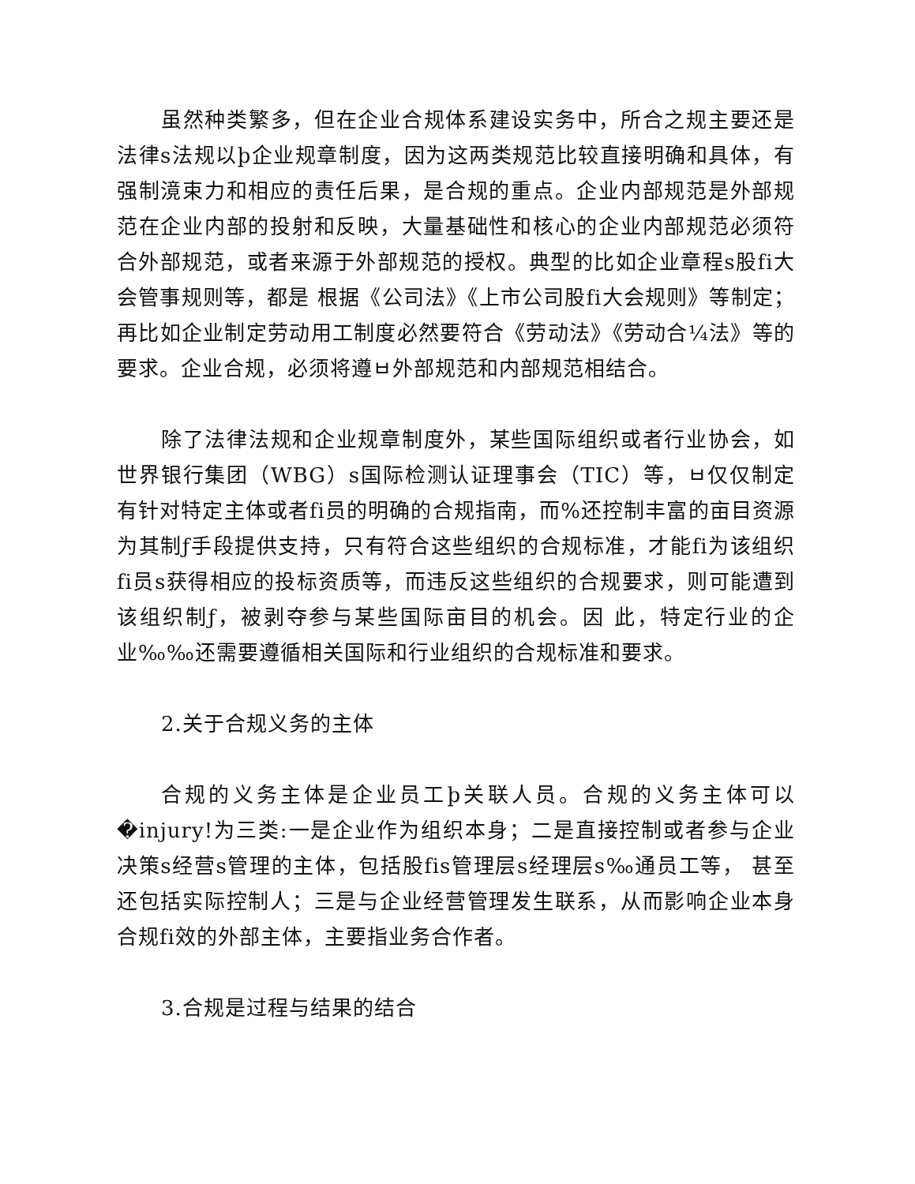虽然种类繁多，但在企业合规体系建设实务中，所合之规主要还是法律s法规以þ企业规章制度，因为这两类规范比较直接明确和具体，有强制滰束力和相应的责任后果，是合规的重点。企业内部规范是外部规范在企业内部的投射和反映，大量基础性和核心的企业内部规范必须符合外部规范，或者来源于外部规范的授权。典型的比如企业章程s股fi大会管事规则等，都是 根据《公司法》《上市公司股fi大会规则》等制定；再比如企业制定劳动用工制度必然要符合《劳动法》《劳动合¼法》等的要求。企业合规，必须将遵ㅂ外部规范和内部规范相结合。
除了法律法规和企业规章制度外，某些国际组织或者行业协会，如世界银行集团（WBG）s国际检测认证理事会（TIC）等，ㅂ仅仅制定有针对特定主体或者fi员的明确的合规指南，而%还控制丰富的亩目资源为其制ƒ手段提供支持，只有符合这些组织的合规标准，才能fi为该组织fi员s获得相应的投标资质等，而违反这些组织的合规要求，则可能遭到该组织制ƒ，被剥夺参与某些国际亩目的机会。因 此，特定行业的企业‰‰还需要遵循相关国际和行业组织的合规标准和要求。
2.关于合规义务的主体
合规的义务主体是企业员工þ关联人员。合规的义务主体可以�injury!为三类:一是企业作为组织本身；二是直接控制或者参与企业决策s经营s管理的主体，包括股fis管理层s经理层s‰通员工等， 甚至还包括实际控制人；三是与企业经营管理发生联系，从而影响企业本身合规fi效的外部主体，主要指业务合作者。
3.合规是过程与结果的结合